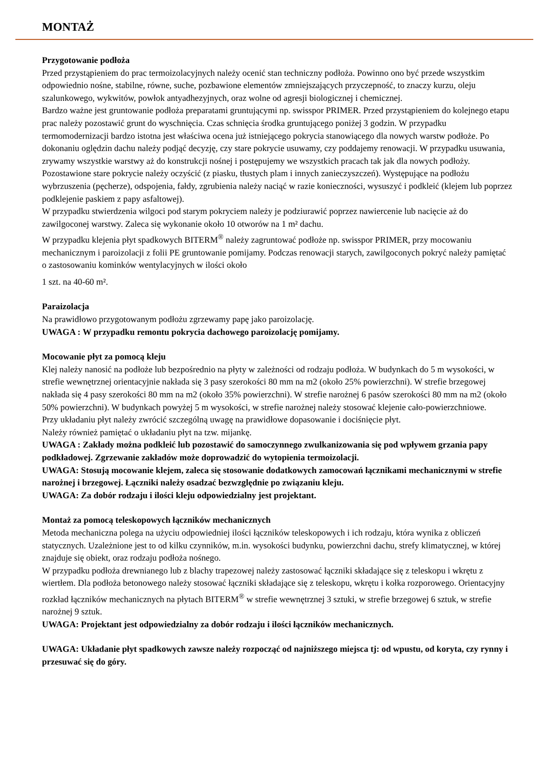MONTAŻ
Przygotowanie podłoża
Przed przystąpieniem do prac termoizolacyjnych należy ocenić stan techniczny podłoża. Powinno ono być przede wszystkim odpowiednio nośne, stabilne, równe, suche, pozbawione elementów zmniejszających przyczepność, to znaczy kurzu, oleju szalunkowego, wykwitów, powłok antyadhezyjnych, oraz wolne od agresji biologicznej i chemicznej.
Bardzo ważne jest gruntowanie podłoża preparatami gruntującymi np. swisspor PRIMER. Przed przystąpieniem do kolejnego etapu prac należy pozostawić grunt do wyschnięcia. Czas schnięcia środka gruntującego poniżej 3 godzin. W przypadku termomodernizacji bardzo istotna jest właściwa ocena już istniejącego pokrycia stanowiącego dla nowych warstw podłoże. Po dokonaniu oględzin dachu należy podjąć decyzję, czy stare pokrycie usuwamy, czy poddajemy renowacji. W przypadku usuwania, zrywamy wszystkie warstwy aż do konstrukcji nośnej i postępujemy we wszystkich pracach tak jak dla nowych podłoży. Pozostawione stare pokrycie należy oczyścić (z piasku, tłustych plam i innych zanieczyszczeń). Występujące na podłożu wybrzuszenia (pęcherze), odspojenia, fałdy, zgrubienia należy naciąć w razie konieczności, wysuszyć i podkleić (klejem lub poprzez podklejenie paskiem z papy asfaltowej).
W przypadku stwierdzenia wilgoci pod starym pokryciem należy je podziurawić poprzez nawiercenie lub nacięcie aż do zawilgoconej warstwy. Zaleca się wykonanie około 10 otworów na 1 m² dachu.
W przypadku klejenia płyt spadkowych BITERM<sup>®</sup> należy zagruntować podłoże np. swisspor PRIMER, przy mocowaniu mechanicznym i paroizolacji z folii PE gruntowanie pomijamy. Podczas renowacji starych, zawilgoconych pokryć należy pamiętać o zastosowaniu kominków wentylacyjnych w ilości około
1 szt. na 40-60 m².
Paraizolacja
Na prawidłowo przygotowanym podłożu zgrzewamy papę jako paroizolację.
UWAGA : W przypadku remontu pokrycia dachowego paroizolację pomijamy.
Mocowanie płyt za pomocą kleju
Klej należy nanosić na podłoże lub bezpośrednio na płyty w zależności od rodzaju podłoża. W budynkach do 5 m wysokości, w strefie wewnętrznej orientacyjnie nakłada się 3 pasy szerokości 80 mm na m2 (około 25% powierzchni). W strefie brzegowej nakłada się 4 pasy szerokości 80 mm na m2 (około 35% powierzchni). W strefie narożnej 6 pasów szerokości 80 mm na m2 (około 50% powierzchni). W budynkach powyżej 5 m wysokości, w strefie narożnej należy stosować klejenie cało-powierzchniowe.
Przy układaniu płyt należy zwrócić szczególną uwagę na prawidłowe dopasowanie i dociśnięcie płyt.
Należy również pamiętać o układaniu płyt na tzw. mijankę.
UWAGA : Zakłady można podkleić lub pozostawić do samoczynnego zwulkanizowania się pod wpływem grzania papy podkładowej. Zgrzewanie zakładów może doprowadzić do wytopienia termoizolacji.
UWAGA: Stosują mocowanie klejem, zaleca się stosowanie dodatkowych zamocowań łącznikami mechanicznymi w strefie narożnej i brzegowej. Łączniki należy osadzać bezwzględnie po związaniu kleju.
UWAGA: Za dobór rodzaju i ilości kleju odpowiedzialny jest projektant.
Montaż za pomocą teleskopowych łączników mechanicznych
Metoda mechaniczna polega na użyciu odpowiedniej ilości łączników teleskopowych i ich rodzaju, która wynika z obliczeń statycznych. Uzależnione jest to od kilku czynników, m.in. wysokości budynku, powierzchni dachu, strefy klimatycznej, w której znajduje się obiekt, oraz rodzaju podłoża nośnego.
W przypadku podłoża drewnianego lub z blachy trapezowej należy zastosować łączniki składające się z teleskopu i wkrętu z wiertłem. Dla podłoża betonowego należy stosować łączniki składające się z teleskopu, wkrętu i kołka rozporowego. Orientacyjny rozkład łączników mechanicznych na płytach BITERM<sup>®</sup> w strefie wewnętrznej 3 sztuki, w strefie brzegowej 6 sztuk, w strefie narożnej 9 sztuk.
UWAGA: Projektant jest odpowiedzialny za dobór rodzaju i ilości łączników mechanicznych.
UWAGA: Układanie płyt spadkowych zawsze należy rozpocząć od najniższego miejsca tj: od wpustu, od koryta, czy rynny i przesuwać się do góry.